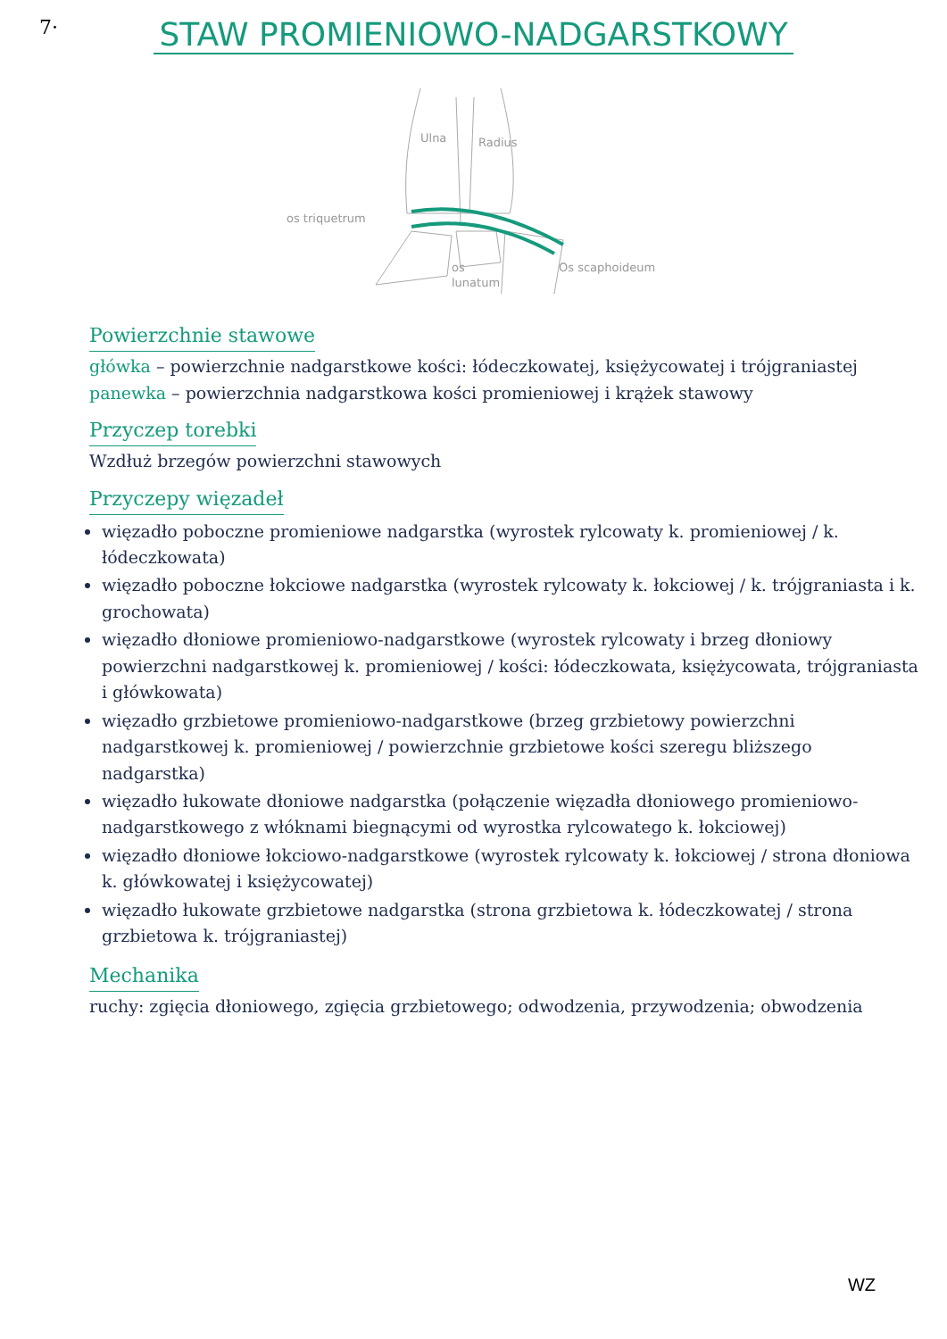7·
STAW PROMIENIOWO-NADGARSTKOWY
Ulna
Radius
os triquetrum
Os scaphoideum
os
lunatum
Powierzchnie stawowe
główka – powierzchnie nadgarstkowe kości: łódeczkowatej, księżycowatej i trójgraniastej
panewka – powierzchnia nadgarstkowa kości promieniowej i krążek stawowy
Przyczep torebki
Wzdłuż brzegów powierzchni stawowych
Przyczepy więzadeł
więzadło poboczne promieniowe nadgarstka (wyrostek rylcowaty k. promieniowej / k. łódeczkowata)
więzadło poboczne łokciowe nadgarstka (wyrostek rylcowaty k. łokciowej / k. trójgraniasta i k. grochowata)
więzadło dłoniowe promieniowo-nadgarstkowe (wyrostek rylcowaty i brzeg dłoniowy powierzchni nadgarstkowej k. promieniowej / kości: łódeczkowata, księżycowata, trójgraniasta i główkowata)
więzadło grzbietowe promieniowo-nadgarstkowe (brzeg grzbietowy powierzchni nadgarstkowej k. promieniowej / powierzchnie grzbietowe kości szeregu bliższego nadgarstka)
więzadło łukowate dłoniowe nadgarstka (połączenie więzadła dłoniowego promieniowo-nadgarstkowego z włóknami biegnącymi od wyrostka rylcowatego k. łokciowej)
więzadło dłoniowe łokciowo-nadgarstkowe (wyrostek rylcowaty k. łokciowej / strona dłoniowa k. główkowatej i księżycowatej)
więzadło łukowate grzbietowe nadgarstka (strona grzbietowa k. łódeczkowatej / strona grzbietowa k. trójgraniastej)
Mechanika
ruchy: zgięcia dłoniowego, zgięcia grzbietowego; odwodzenia, przywodzenia; obwodzenia
WZ